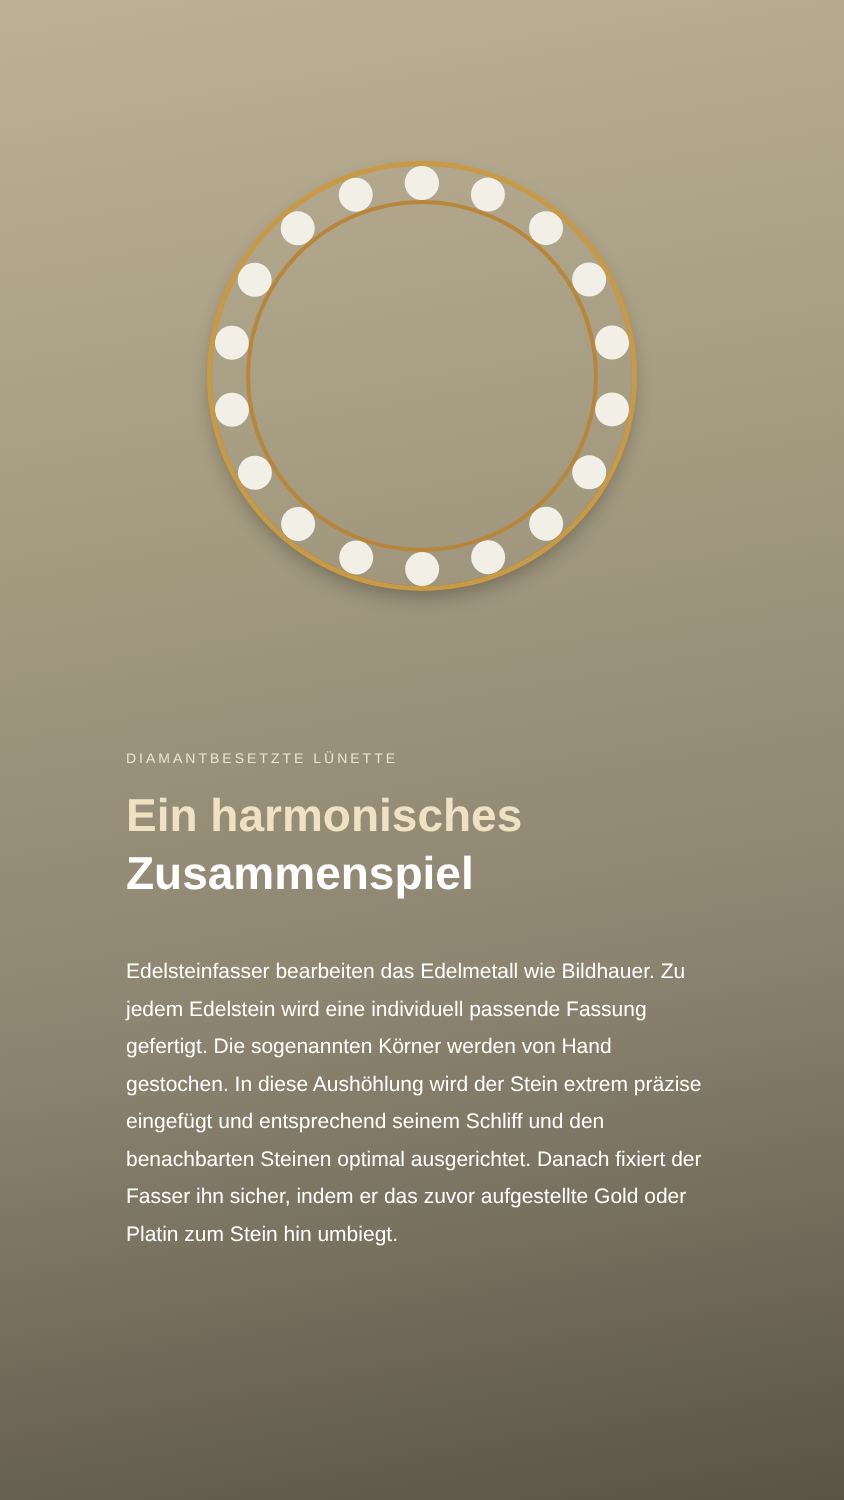DIAMANTBESETZTE LÜNETTE
Ein harmonisches
Zusammenspiel
Edelsteinfasser bearbeiten das Edelmetall wie Bildhauer. Zu jedem Edelstein wird eine individuell passende Fassung gefertigt. Die sogenannten Körner werden von Hand gestochen. In diese Aushöhlung wird der Stein extrem präzise eingefügt und entsprechend seinem Schliff und den benachbarten Steinen optimal ausgerichtet. Danach fixiert der Fasser ihn sicher, indem er das zuvor aufgestellte Gold oder Platin zum Stein hin umbiegt.